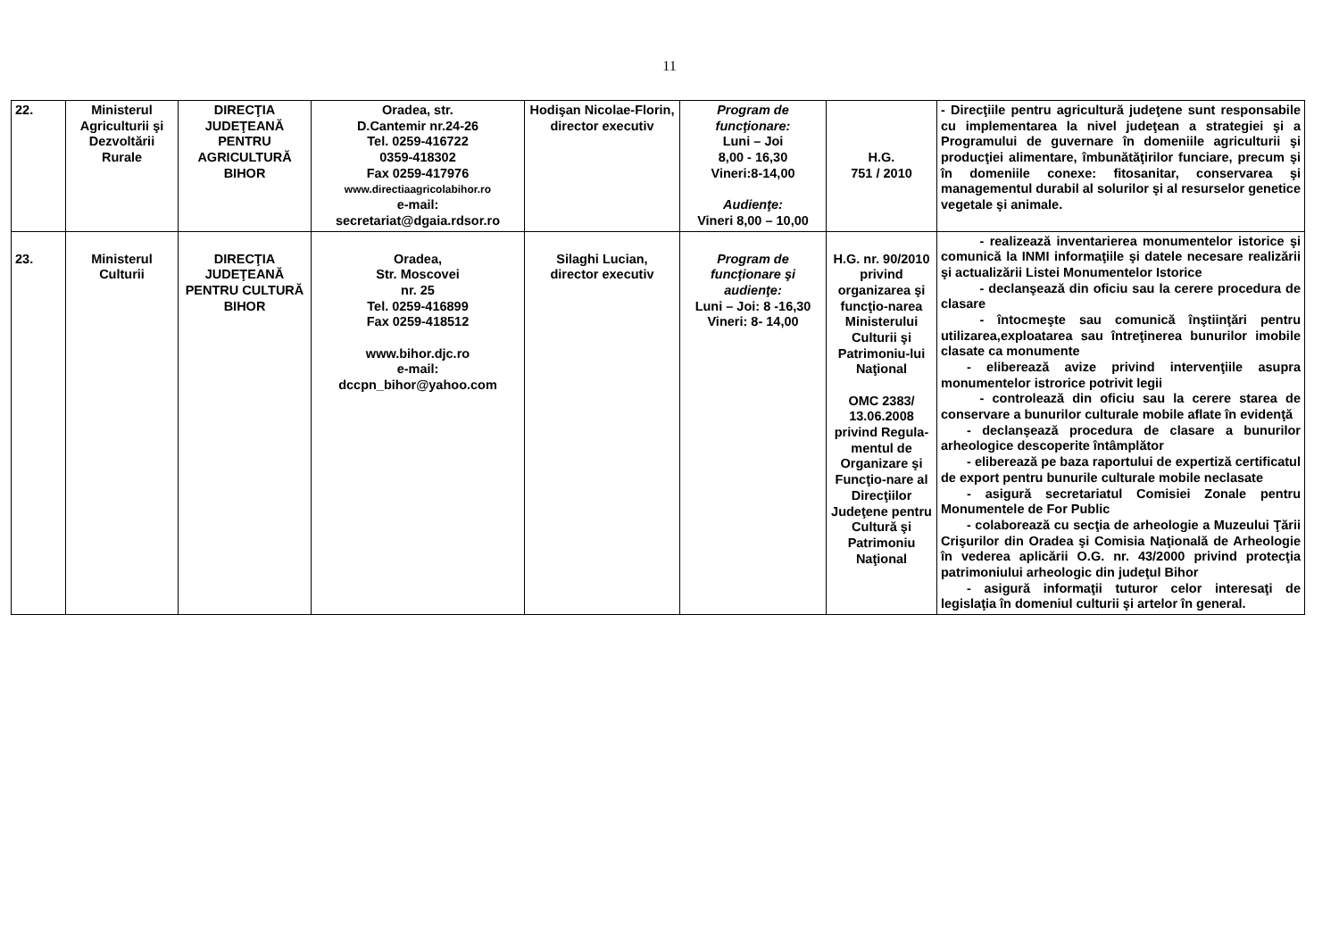11
| 22. | Ministerul Agriculturii şi Dezvoltării Rurale | DIRECŢIA JUDEŢEANĂ PENTRU AGRICULTURĂ BIHOR | Oradea, str. D.Cantemir nr.24-26 Tel. 0259-416722 0359-418302 Fax 0259-417976 www.directiaagricolabihor.ro e-mail: secretariat@dgaia.rdsor.ro | Hodişan Nicolae-Florin, director executiv | Program de funcţionare: Luni – Joi 8,00 - 16,30 Vineri:8-14,00 Audienţe: Vineri 8,00 – 10,00 | H.G. 751 / 2010 | - Direcţiile pentru agricultură judeţene sunt responsabile cu implementarea la nivel judeţean a strategiei şi a Programului de guvernare în domeniile agriculturii şi producţiei alimentare, îmbunătăţirilor funciare, precum şi în domeniile conexe: fitosanitar, conservarea şi managementul durabil al solurilor şi al resurselor genetice vegetale şi animale. |
| 23. | Ministerul Culturii | DIRECŢIA JUDEŢEANĂ PENTRU CULTURĂ BIHOR | Oradea, Str. Moscovei nr. 25 Tel. 0259-416899 Fax 0259-418512 www.bihor.djc.ro e-mail: dccpn_bihor@yahoo.com | Silaghi Lucian, director executiv | Program de funcţionare şi audienţe: Luni – Joi: 8 -16,30 Vineri: 8- 14,00 | H.G. nr. 90/2010 privind organizarea şi funcţio-narea Ministerului Culturii şi Patrimoniu-lui Naţional OMC 2383/ 13.06.2008 privind Regula-mentul de Organizare şi Funcţio-nare al Direcţiilor Judeţene pentru Cultură şi Patrimoniu Naţional | - realizează inventarierea monumentelor istorice şi comunică la INMI informaţiile şi datele necesare realizării şi actualizării Listei Monumentelor Istorice - declanşează din oficiu sau la cerere procedura de clasare - întocmeşte sau comunică înştiinţări pentru utilizarea,exploatarea sau întreţinerea bunurilor imobile clasate ca monumente - eliberează avize privind intervenţiile asupra monumentelor istrorice potrivit legii - controlează din oficiu sau la cerere starea de conservare a bunurilor culturale mobile aflate în evidenţă - declanşează procedura de clasare a bunurilor arheologice descoperite întâmplător - eliberează pe baza raportului de expertiză certificatul de export pentru bunurile culturale mobile neclasate - asigură secretariatul Comisiei Zonale pentru Monumentele de For Public - colaborează cu secţia de arheologie a Muzeului Ţării Crişurilor din Oradea şi Comisia Naţională de Arheologie în vederea aplicării O.G. nr. 43/2000 privind protecţia patrimoniului arheologic din judeţul Bihor - asigură informaţii tuturor celor interesaţi de legislaţia în domeniul culturii şi artelor în general. |